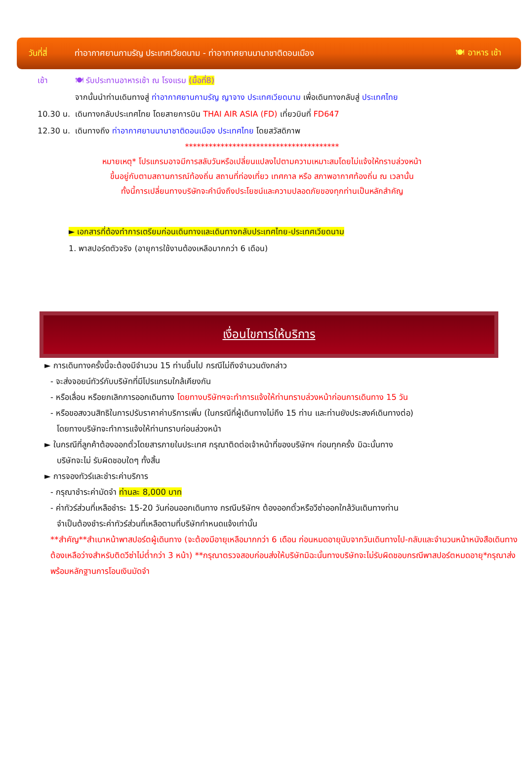วันที่สี่
ท่าอากาศยานกามรัญ ประเทศเวียดนาม - ท่าอากาศยานนานาชาติดอนเมือง
🍽 อาหาร เช้า
เช้า 🍽 รับประทานอาหารเช้า ณ โรงแรม (มื้อที่8)
จากนั้นนำท่านเดินทางสู่ ท่าอากาศยานกามรัญ ญาจาง ประเทศเวียดนาม เพื่อเดินทางกลับสู่ ประเทศไทย
10.30 น.
เดินทางกลับประเทศไทย โดยสายการบิน THAI AIR ASIA (FD) เที่ยวบินที่ FD647
12.30 น.
เดินทางถึง ท่าอากาศยานนานาชาติดอนเมือง ประเทศไทย โดยสวัสดิภาพ
***************************************
หมายเหตุ* โปรแกรมอาจมีการสลับวันหรือเปลี่ยนแปลงไปตามความเหมาะสมโดยไม่แจ้งให้ทราบล่วงหน้า
ขึ้นอยู่กับตามสถานการณ์ท้องถิ่น สถานที่ท่องเที่ยว เทศกาล หรือ สภาพอากาศท้องถิ่น ณ เวลานั้น
ทั้งนี้การเปลี่ยนทางบริษัทจะคำนึงถึงประโยชน์และความปลอดภัยของทุกท่านเป็นหลักสำคัญ
► เอกสารที่ต้องทำการเตรียมก่อนเดินทางและเดินทางกลับประเทศไทย-ประเทศเวียดนาม
1. พาสปอร์ตตัวจริง (อายุการใช้งานต้องเหลือมากกว่า 6 เดือน)
เงื่อนไขการให้บริการ
► การเดินทางครั้งนี้จะต้องมีจำนวน 15 ท่านขึ้นไป กรณีไม่ถึงจำนวนดังกล่าว
- จะส่งจอยน์ทัวร์กับบริษัทที่มีโปรแกรมใกล้เคียงกัน
- หรือเลื่อน หรือยกเลิกการออกเดินทาง โดยทางบริษัทฯจะทำการแจ้งให้ท่านทราบล่วงหน้าก่อนการเดินทาง 15 วัน
- หรือขอสงวนสิทธิในการปรับราคาค่าบริการเพิ่ม (ในกรณีที่ผู้เดินทางไม่ถึง 15 ท่าน และท่านยังประสงค์เดินทางต่อ)
โดยทางบริษัทจะทำการแจ้งให้ท่านทราบก่อนล่วงหน้า
► ในกรณีที่ลูกค้าต้องออกตั๋วโดยสารภายในประเทศ กรุณาติดต่อเจ้าหน้าที่ของบริษัทฯ ก่อนทุกครั้ง มิฉะนั้นทาง
บริษัทจะไม่ รับผิดชอบใดๆ ทั้งสิ้น
► การจองทัวร์และชำระค่าบริการ
- กรุณาชำระค่ามัดจำ ท่านละ 8,000 บาท
- ค่าทัวร์ส่วนที่เหลือชำระ 15-20 วันก่อนออกเดินทาง กรณีบริษัทฯ ต้องออกตั๋วหรือวีซ่าออกใกล้วันเดินทางท่าน
จำเป็นต้องชำระค่าทัวร์ส่วนที่เหลือตามที่บริษัทกำหนดแจ้งเท่านั้น
**สำคัญ**สำเนาหน้าพาสปอร์ตผู้เดินทาง (จะต้องมีอายุเหลือมากกว่า 6 เดือน ก่อนหมดอายุนับจากวันเดินทางไป-กลับและจำนวนหน้าหนังสือเดินทางต้องเหลือว่างสำหรับติดวีซ่าไม่ต่ำกว่า 3 หน้า) **กรุณาตรวจสอบก่อนส่งให้บริษัทมิฉะนั้นทางบริษัทจะไม่รับผิดชอบกรณีพาสปอร์ตหมดอายุ*กรุณาส่งพร้อมหลักฐานการโอนเงินมัดจำ